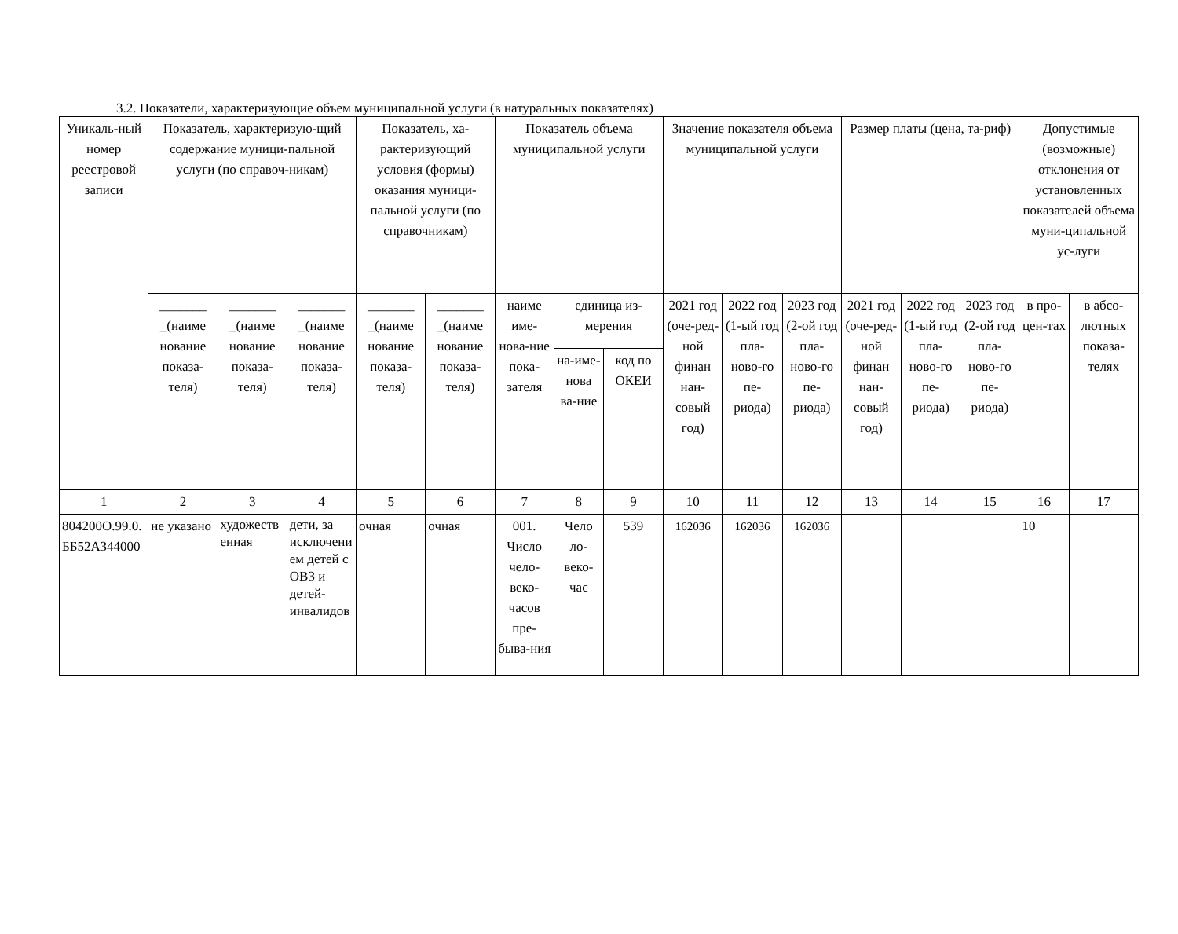3.2. Показатели, характеризующие объем муниципальной услуги (в натуральных показателях)
| Уникаль-ный номер реестровой записи | Показатель, характеризую-щий содержание муници-пальной услуги (по справоч-никам) | | | Показатель, ха-рактеризующий условия (формы) оказания муници-пальной услуги (по справочникам) | | Показатель объема муниципальной услуги | | | Значение показателя объема муниципальной услуги | | | Размер платы (цена, та-риф) | | | Допустимые (возможные) отклонения от установленных показателей объема муни-ципальной ус-луги | |
| --- | --- | --- | --- | --- | --- | --- | --- | --- | --- | --- | --- | --- | --- | --- | --- | --- |
| | _______ _(наиме нование показа-теля) | _______ _(наиме нование показа-теля) | _______ _(наиме нование показа-теля) | _______ _(наиме нование показа-теля) | _______ _(наиме нование показа-теля) | наиме име-нова-ние пока-зателя | единица из-мерения | | 2021 год (оче-ред-ной финан нан-совый год) | 2022 год (1-ый год пла-ново-го пе-риода) | 2023 год (2-ой год пла-ново-го пе-риода) | 2021 год (оче-ред-ной финан нан-совый год) | 2022 год (1-ый год пла-ново-го пе-риода) | 2023 год (2-ой год пла-ново-го пе-риода) | в про-цен-тах | в абсо-лютных показа-телях |
| | | | | | | | на-име-нова ва-ние | код по ОКЕИ | | | | | | | | |
| 1 | 2 | 3 | 4 | 5 | 6 | 7 | 8 | 9 | 10 | 11 | 12 | 13 | 14 | 15 | 16 | 17 |
| 804200О.99.0.ББ52АЗ44000 | не указано | художественная | дети, за исключением детей с ОВЗ и детей-инвалидов | очная | очная | 001. Число чело-веко-часов пре-быва-ния | Чело ло-веко-час | 539 | 162036 | 162036 | 162036 | | | | 10 | |